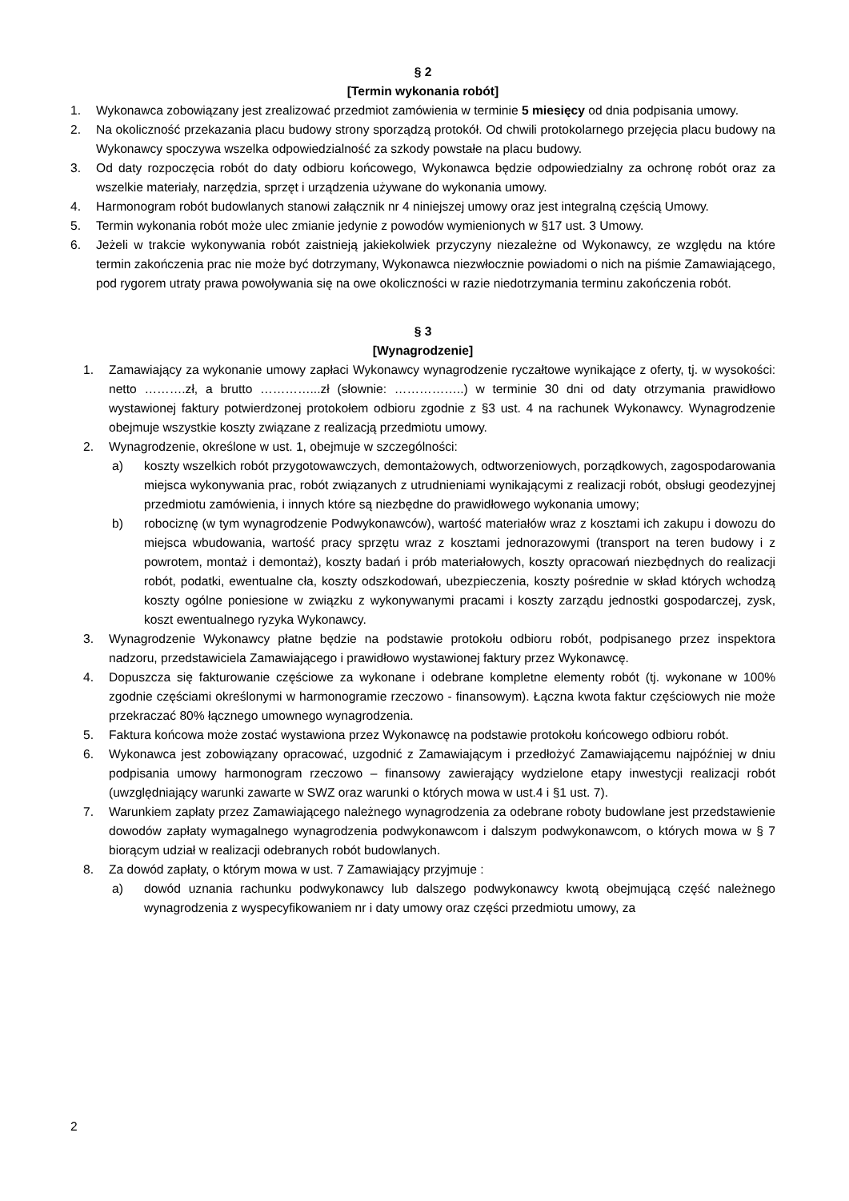§ 2
[Termin wykonania robót]
1. Wykonawca zobowiązany jest zrealizować przedmiot zamówienia w terminie 5 miesięcy od dnia podpisania umowy.
2. Na okoliczność przekazania placu budowy strony sporządzą protokół. Od chwili protokolarnego przejęcia placu budowy na Wykonawcy spoczywa wszelka odpowiedzialność za szkody powstałe na placu budowy.
3. Od daty rozpoczęcia robót do daty odbioru końcowego, Wykonawca będzie odpowiedzialny za ochronę robót oraz za wszelkie materiały, narzędzia, sprzęt i urządzenia używane do wykonania umowy.
4. Harmonogram robót budowlanych stanowi załącznik nr 4 niniejszej umowy oraz jest integralną częścią Umowy.
5. Termin wykonania robót może ulec zmianie jedynie z powodów wymienionych w §17 ust. 3 Umowy.
6. Jeżeli w trakcie wykonywania robót zaistnieją jakiekolwiek przyczyny niezależne od Wykonawcy, ze względu na które termin zakończenia prac nie może być dotrzymany, Wykonawca niezwłocznie powiadomi o nich na piśmie Zamawiającego, pod rygorem utraty prawa powoływania się na owe okoliczności w razie niedotrzymania terminu zakończenia robót.
§ 3
[Wynagrodzenie]
1. Zamawiający za wykonanie umowy zapłaci Wykonawcy wynagrodzenie ryczałtowe wynikające z oferty, tj. w wysokości: netto ……….zł, a brutto …………...zł (słownie: ……………..) w terminie 30 dni od daty otrzymania prawidłowo wystawionej faktury potwierdzonej protokołem odbioru zgodnie z §3 ust. 4 na rachunek Wykonawcy. Wynagrodzenie obejmuje wszystkie koszty związane z realizacją przedmiotu umowy.
2. Wynagrodzenie, określone w ust. 1, obejmuje w szczególności:
a) koszty wszelkich robót przygotowawczych, demontażowych, odtworzeniowych, porządkowych, zagospodarowania miejsca wykonywania prac, robót związanych z utrudnieniami wynikającymi z realizacji robót, obsługi geodezyjnej przedmiotu zamówienia, i innych które są niezbędne do prawidłowego wykonania umowy;
b) robociznę (w tym wynagrodzenie Podwykonawców), wartość materiałów wraz z kosztami ich zakupu i dowozu do miejsca wbudowania, wartość pracy sprzętu wraz z kosztami jednorazowymi (transport na teren budowy i z powrotem, montaż i demontaż), koszty badań i prób materiałowych, koszty opracowań niezbędnych do realizacji robót, podatki, ewentualne cła, koszty odszkodowań, ubezpieczenia, koszty pośrednie w skład których wchodzą koszty ogólne poniesione w związku z wykonywanymi pracami i koszty zarządu jednostki gospodarczej, zysk, koszt ewentualnego ryzyka Wykonawcy.
3. Wynagrodzenie Wykonawcy płatne będzie na podstawie protokołu odbioru robót, podpisanego przez inspektora nadzoru, przedstawiciela Zamawiającego i prawidłowo wystawionej faktury przez Wykonawcę.
4. Dopuszcza się fakturowanie częściowe za wykonane i odebrane kompletne elementy robót (tj. wykonane w 100% zgodnie częściami określonymi w harmonogramie rzeczowo - finansowym). Łączna kwota faktur częściowych nie może przekraczać 80% łącznego umownego wynagrodzenia.
5. Faktura końcowa może zostać wystawiona przez Wykonawcę na podstawie protokołu końcowego odbioru robót.
6. Wykonawca jest zobowiązany opracować, uzgodnić z Zamawiającym i przedłożyć Zamawiającemu najpóźniej w dniu podpisania umowy harmonogram rzeczowo – finansowy zawierający wydzielone etapy inwestycji realizacji robót (uwzględniający warunki zawarte w SWZ oraz warunki o których mowa w ust.4 i §1 ust. 7).
7. Warunkiem zapłaty przez Zamawiającego należnego wynagrodzenia za odebrane roboty budowlane jest przedstawienie dowodów zapłaty wymagalnego wynagrodzenia podwykonawcom i dalszym podwykonawcom, o których mowa w § 7 biorącym udział w realizacji odebranych robót budowlanych.
8. Za dowód zapłaty, o którym mowa w ust. 7 Zamawiający przyjmuje :
a) dowód uznania rachunku podwykonawcy lub dalszego podwykonawcy kwotą obejmującą część należnego wynagrodzenia z wyspecyfikowaniem nr i daty umowy oraz części przedmiotu umowy, za
2